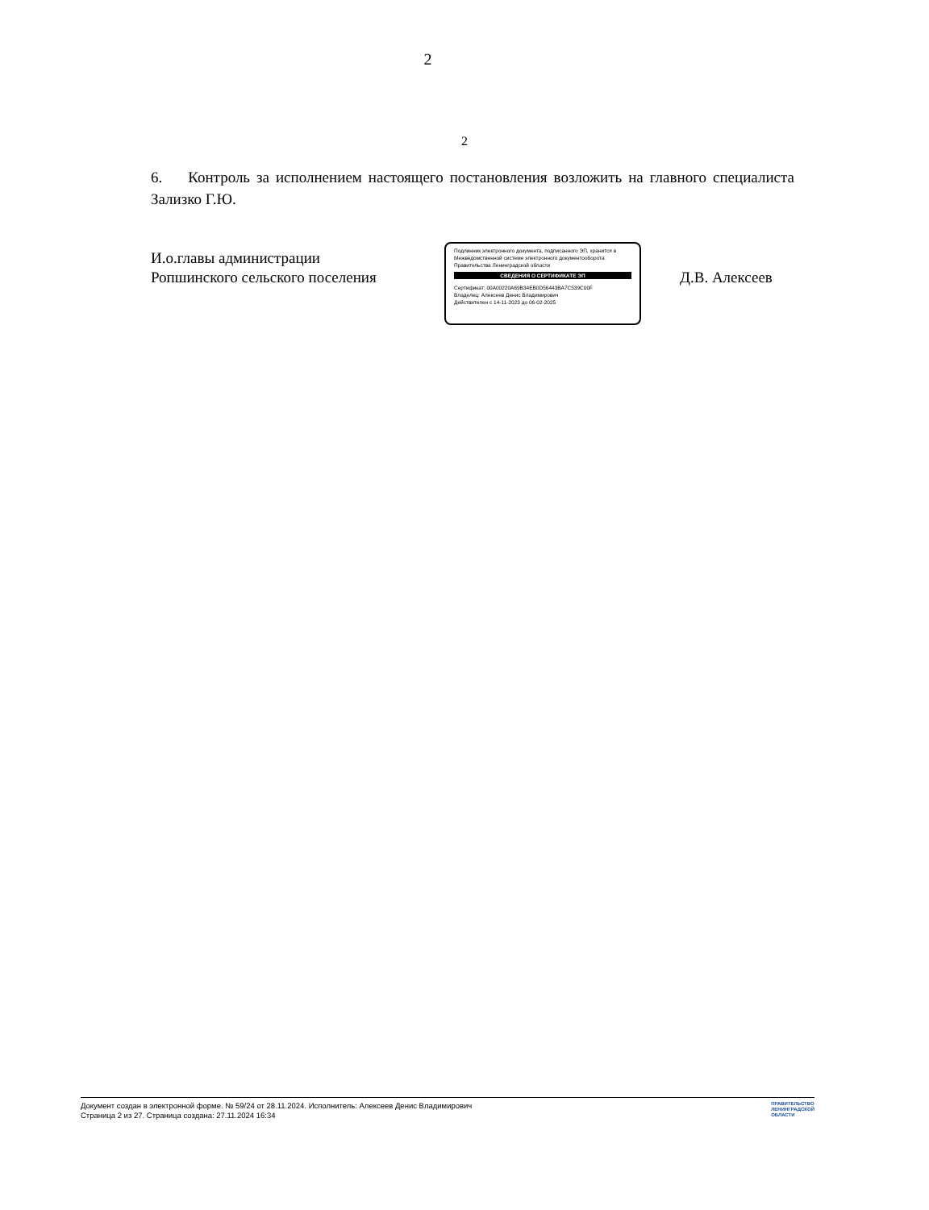2
2
6. Контроль за исполнением настоящего постановления возложить на главного специалиста Зализко Г.Ю.
И.о.главы администрации
Ропшинского сельского поселения
Подлинник электронного документа, подписанного ЭП, хранится в Межведомственной системе электронного документооборота Правительства Ленинградской области
СВЕДЕНИЯ О СЕРТИФИКАТЕ ЭП
Сертификат: 00A00220A69B34EB0D56443BA7C539C00F
Владелец: Алексеев Денис Владимирович
Действителен с 14-11-2023 до 06-02-2025
Д.В. Алексеев
Документ создан в электронной форме. № 59/24 от 28.11.2024. Исполнитель: Алексеев Денис Владимирович
Страница 2 из 27. Страница создана: 27.11.2024 16:34
ПРАВИТЕЛЬСТВО
ЛЕНИНГРАДСКОЙ
ОБЛАСТИ